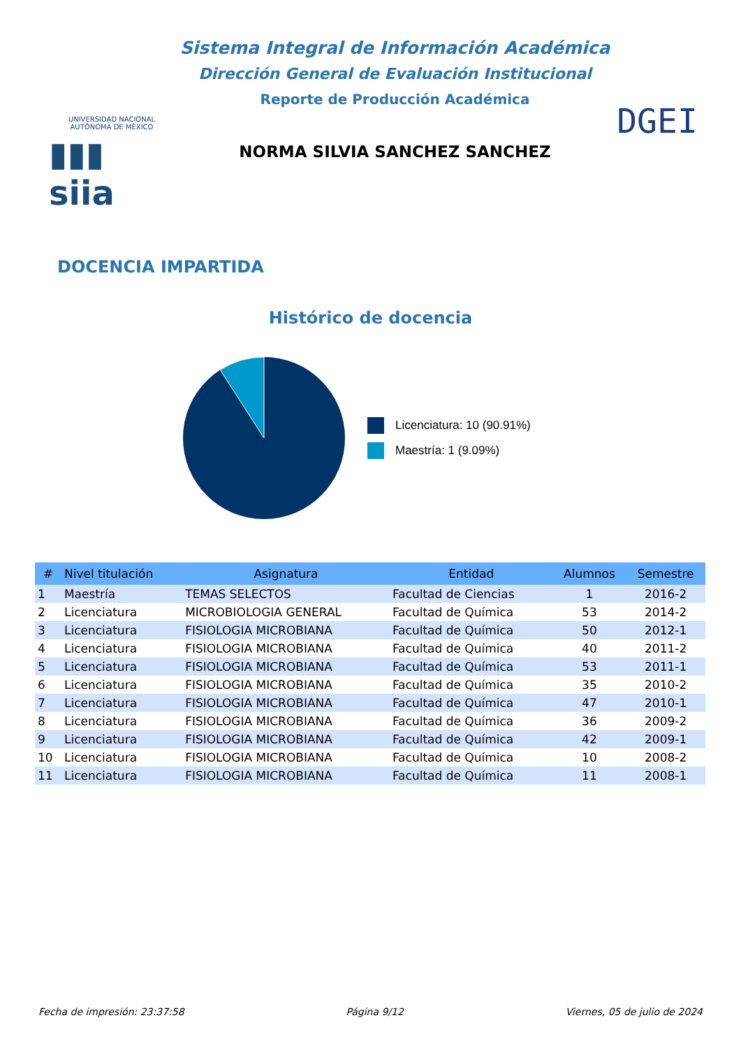UNIVERSIDAD NACIONAL AUTÓNOMA DE MÉXICO
▮▮▮ siia
Sistema Integral de Información Académica
Dirección General de Evaluación Institucional
Reporte de Producción Académica
NORMA SILVIA SANCHEZ SANCHEZ
DGEI
DOCENCIA IMPARTIDA
Histórico de docencia
Licenciatura: 10 (90.91%)
Maestría: 1 (9.09%)
| # | Nivel titulación | Asignatura | Entidad | Alumnos | Semestre |
| --- | --- | --- | --- | --- | --- |
| 1 | Maestría | TEMAS SELECTOS | Facultad de Ciencias | 1 | 2016-2 |
| 2 | Licenciatura | MICROBIOLOGIA GENERAL | Facultad de Química | 53 | 2014-2 |
| 3 | Licenciatura | FISIOLOGIA MICROBIANA | Facultad de Química | 50 | 2012-1 |
| 4 | Licenciatura | FISIOLOGIA MICROBIANA | Facultad de Química | 40 | 2011-2 |
| 5 | Licenciatura | FISIOLOGIA MICROBIANA | Facultad de Química | 53 | 2011-1 |
| 6 | Licenciatura | FISIOLOGIA MICROBIANA | Facultad de Química | 35 | 2010-2 |
| 7 | Licenciatura | FISIOLOGIA MICROBIANA | Facultad de Química | 47 | 2010-1 |
| 8 | Licenciatura | FISIOLOGIA MICROBIANA | Facultad de Química | 36 | 2009-2 |
| 9 | Licenciatura | FISIOLOGIA MICROBIANA | Facultad de Química | 42 | 2009-1 |
| 10 | Licenciatura | FISIOLOGIA MICROBIANA | Facultad de Química | 10 | 2008-2 |
| 11 | Licenciatura | FISIOLOGIA MICROBIANA | Facultad de Química | 11 | 2008-1 |
Fecha de impresión: 23:37:58 Página 9/12 Viernes, 05 de julio de 2024